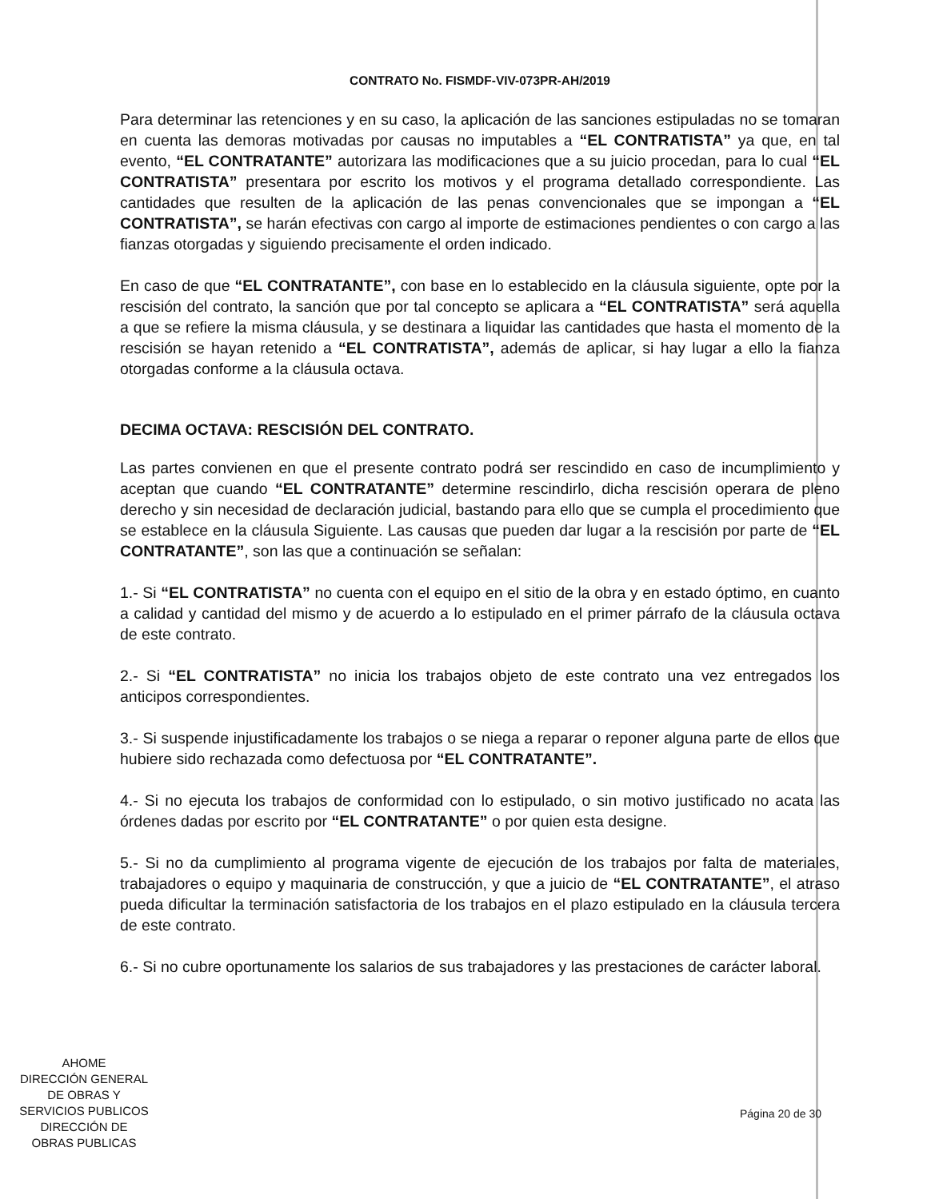CONTRATO No. FISMDF-VIV-073PR-AH/2019
Para determinar las retenciones y en su caso, la aplicación de las sanciones estipuladas no se tomaran en cuenta las demoras motivadas por causas no imputables a “EL CONTRATISTA” ya que, en tal evento, “EL CONTRATANTE” autorizara las modificaciones que a su juicio procedan, para lo cual “EL CONTRATISTA” presentara por escrito los motivos y el programa detallado correspondiente. Las cantidades que resulten de la aplicación de las penas convencionales que se impongan a “EL CONTRATISTA”, se harán efectivas con cargo al importe de estimaciones pendientes o con cargo a las fianzas otorgadas y siguiendo precisamente el orden indicado.
En caso de que “EL CONTRATANTE”, con base en lo establecido en la cláusula siguiente, opte por la rescisión del contrato, la sanción que por tal concepto se aplicara a “EL CONTRATISTA” será aquella a que se refiere la misma cláusula, y se destinara a liquidar las cantidades que hasta el momento de la rescisión se hayan retenido a “EL CONTRATISTA”, además de aplicar, si hay lugar a ello la fianza otorgadas conforme a la cláusula octava.
DECIMA OCTAVA: RESCISIÓN DEL CONTRATO.
Las partes convienen en que el presente contrato podrá ser rescindido en caso de incumplimiento y aceptan que cuando “EL CONTRATANTE” determine rescindirlo, dicha rescisión operara de pleno derecho y sin necesidad de declaración judicial, bastando para ello que se cumpla el procedimiento que se establece en la cláusula Siguiente. Las causas que pueden dar lugar a la rescisión por parte de “EL CONTRATANTE”, son las que a continuación se señalan:
1.- Si “EL CONTRATISTA” no cuenta con el equipo en el sitio de la obra y en estado óptimo, en cuanto a calidad y cantidad del mismo y de acuerdo a lo estipulado en el primer párrafo de la cláusula octava de este contrato.
2.- Si “EL CONTRATISTA” no inicia los trabajos objeto de este contrato una vez entregados los anticipos correspondientes.
3.- Si suspende injustificadamente los trabajos o se niega a reparar o reponer alguna parte de ellos que hubiere sido rechazada como defectuosa por “EL CONTRATANTE”.
4.- Si no ejecuta los trabajos de conformidad con lo estipulado, o sin motivo justificado no acata las órdenes dadas por escrito por “EL CONTRATANTE” o por quien esta designe.
5.- Si no da cumplimiento al programa vigente de ejecución de los trabajos por falta de materiales, trabajadores o equipo y maquinaria de construcción, y que a juicio de “EL CONTRATANTE”, el atraso pueda dificultar la terminación satisfactoria de los trabajos en el plazo estipulado en la cláusula tercera de este contrato.
6.- Si no cubre oportunamente los salarios de sus trabajadores y las prestaciones de carácter laboral.
Página 20 de 30
AHOME
DIRECCIÓN GENERAL
DE OBRAS Y
SERVICIOS PUBLICOS
DIRECCIÓN DE
OBRAS PUBLICAS